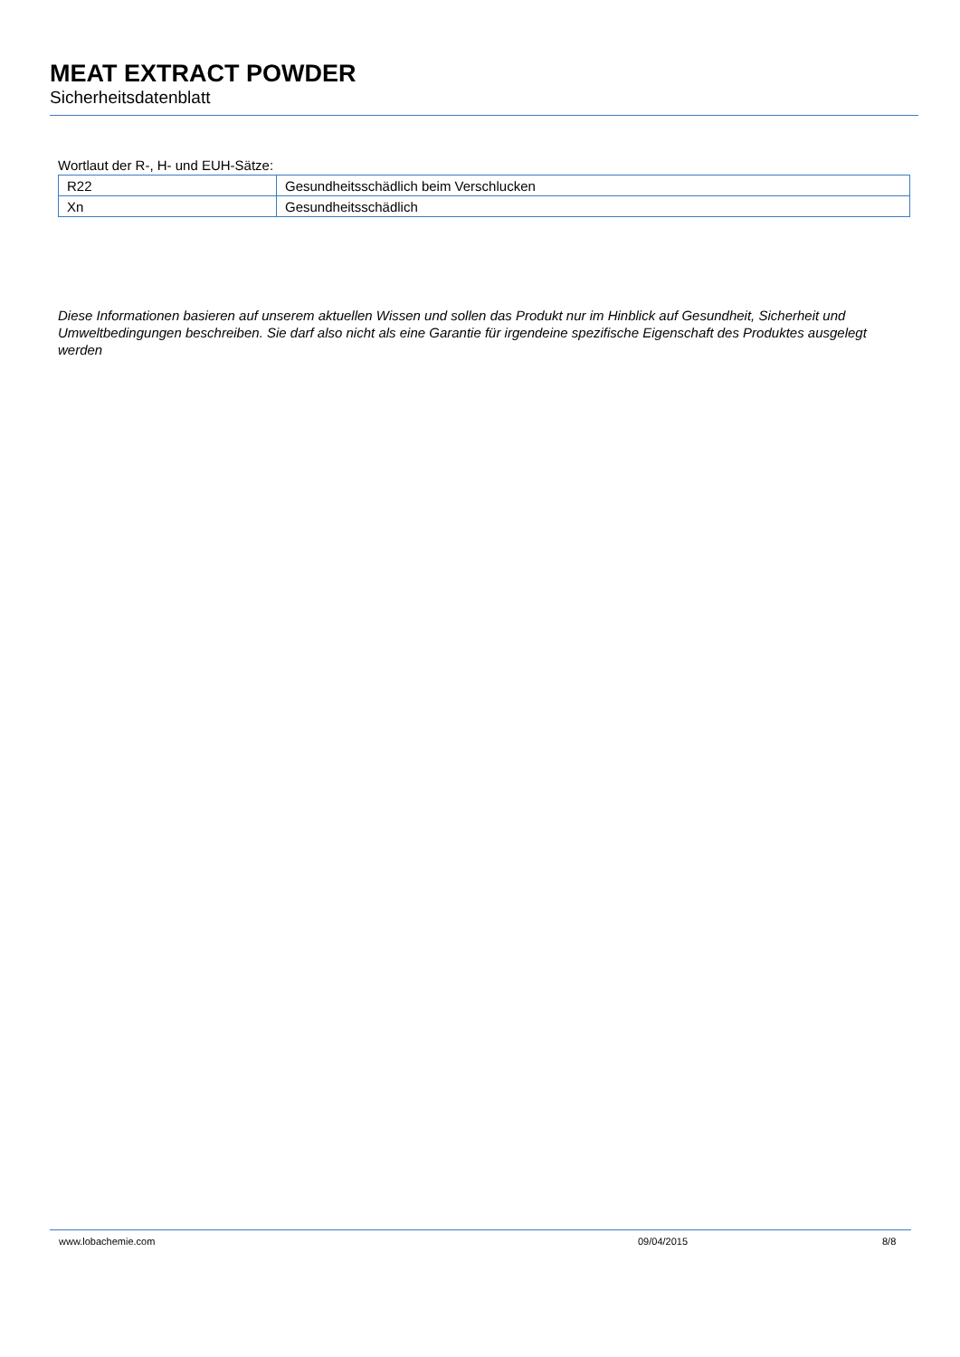MEAT EXTRACT POWDER
Sicherheitsdatenblatt
Wortlaut der R-, H- und EUH-Sätze:
| R22 | Gesundheitsschädlich beim Verschlucken |
| Xn | Gesundheitsschädlich |
Diese Informationen basieren auf unserem aktuellen Wissen und sollen das Produkt nur im Hinblick auf Gesundheit, Sicherheit und Umweltbedingungen beschreiben. Sie darf also nicht als eine Garantie für irgendeine spezifische Eigenschaft des Produktes ausgelegt werden
www.lobachemie.com 09/04/2015 8/8